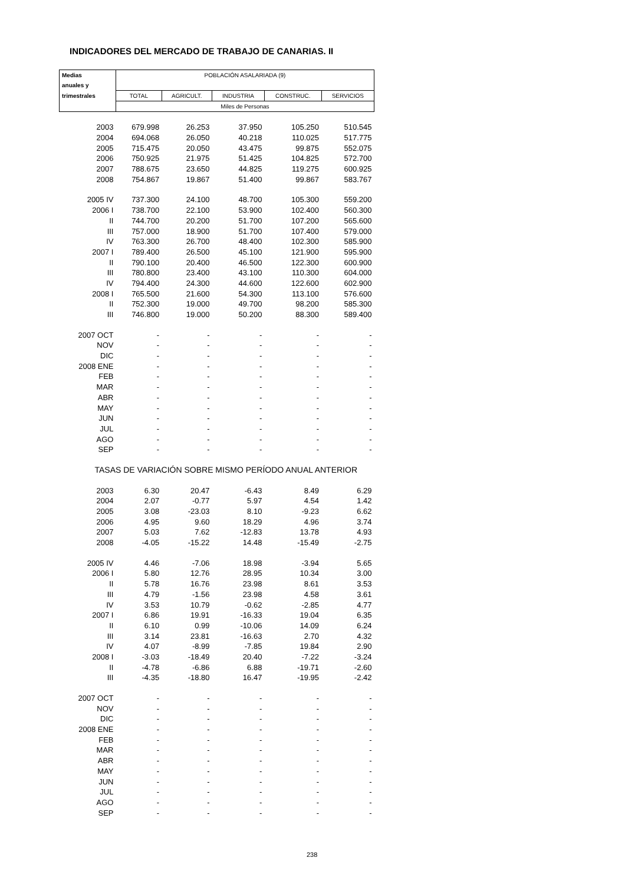INDICADORES DEL MERCADO DE TRABAJO DE CANARIAS. II
| Medias | POBLACIÓN ASALARIADA (9) | | | | |
| anuales y | | | | | |
| trimestrales | TOTAL | AGRICULT. | INDUSTRIA | CONSTRUC. | SERVICIOS |
| | Miles de Personas | | | | |
| 2003 | 679.998 | 26.253 | 37.950 | 105.250 | 510.545 |
| 2004 | 694.068 | 26.050 | 40.218 | 110.025 | 517.775 |
| 2005 | 715.475 | 20.050 | 43.475 | 99.875 | 552.075 |
| 2006 | 750.925 | 21.975 | 51.425 | 104.825 | 572.700 |
| 2007 | 788.675 | 23.650 | 44.825 | 119.275 | 600.925 |
| 2008 | 754.867 | 19.867 | 51.400 | 99.867 | 583.767 |
| 2005 IV | 737.300 | 24.100 | 48.700 | 105.300 | 559.200 |
| 2006 I | 738.700 | 22.100 | 53.900 | 102.400 | 560.300 |
| II | 744.700 | 20.200 | 51.700 | 107.200 | 565.600 |
| III | 757.000 | 18.900 | 51.700 | 107.400 | 579.000 |
| IV | 763.300 | 26.700 | 48.400 | 102.300 | 585.900 |
| 2007 I | 789.400 | 26.500 | 45.100 | 121.900 | 595.900 |
| II | 790.100 | 20.400 | 46.500 | 122.300 | 600.900 |
| III | 780.800 | 23.400 | 43.100 | 110.300 | 604.000 |
| IV | 794.400 | 24.300 | 44.600 | 122.600 | 602.900 |
| 2008 I | 765.500 | 21.600 | 54.300 | 113.100 | 576.600 |
| II | 752.300 | 19.000 | 49.700 | 98.200 | 585.300 |
| III | 746.800 | 19.000 | 50.200 | 88.300 | 589.400 |
| 2007 OCT | - | - | - | - | - |
| NOV | - | - | - | - | - |
| DIC | - | - | - | - | - |
| 2008 ENE | - | - | - | - | - |
| FEB | - | - | - | - | - |
| MAR | - | - | - | - | - |
| ABR | - | - | - | - | - |
| MAY | - | - | - | - | - |
| JUN | - | - | - | - | - |
| JUL | - | - | - | - | - |
| AGO | - | - | - | - | - |
| SEP | - | - | - | - | - |
| TASAS DE VARIACIÓN SOBRE MISMO PERÍODO ANUAL ANTERIOR | | | | | |
| 2003 | 6.30 | 20.47 | -6.43 | 8.49 | 6.29 |
| 2004 | 2.07 | -0.77 | 5.97 | 4.54 | 1.42 |
| 2005 | 3.08 | -23.03 | 8.10 | -9.23 | 6.62 |
| 2006 | 4.95 | 9.60 | 18.29 | 4.96 | 3.74 |
| 2007 | 5.03 | 7.62 | -12.83 | 13.78 | 4.93 |
| 2008 | -4.05 | -15.22 | 14.48 | -15.49 | -2.75 |
| 2005 IV | 4.46 | -7.06 | 18.98 | -3.94 | 5.65 |
| 2006 I | 5.80 | 12.76 | 28.95 | 10.34 | 3.00 |
| II | 5.78 | 16.76 | 23.98 | 8.61 | 3.53 |
| III | 4.79 | -1.56 | 23.98 | 4.58 | 3.61 |
| IV | 3.53 | 10.79 | -0.62 | -2.85 | 4.77 |
| 2007 I | 6.86 | 19.91 | -16.33 | 19.04 | 6.35 |
| II | 6.10 | 0.99 | -10.06 | 14.09 | 6.24 |
| III | 3.14 | 23.81 | -16.63 | 2.70 | 4.32 |
| IV | 4.07 | -8.99 | -7.85 | 19.84 | 2.90 |
| 2008 I | -3.03 | -18.49 | 20.40 | -7.22 | -3.24 |
| II | -4.78 | -6.86 | 6.88 | -19.71 | -2.60 |
| III | -4.35 | -18.80 | 16.47 | -19.95 | -2.42 |
| 2007 OCT | - | - | - | - | - |
| NOV | - | - | - | - | - |
| DIC | - | - | - | - | - |
| 2008 ENE | - | - | - | - | - |
| FEB | - | - | - | - | - |
| MAR | - | - | - | - | - |
| ABR | - | - | - | - | - |
| MAY | - | - | - | - | - |
| JUN | - | - | - | - | - |
| JUL | - | - | - | - | - |
| AGO | - | - | - | - | - |
| SEP | - | - | - | - | - |
238